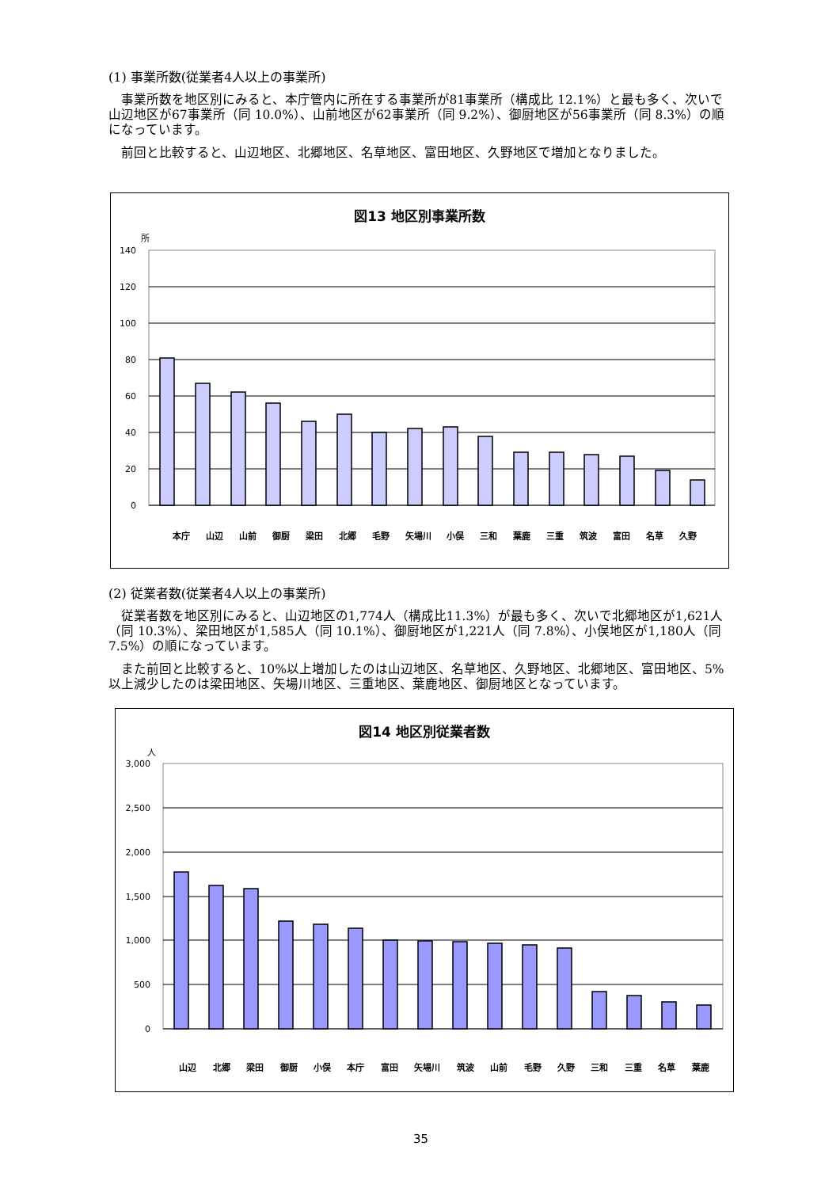(1) 事業所数(従業者4人以上の事業所)
事業所数を地区別にみると、本庁管内に所在する事業所が81事業所（構成比 12.1%）と最も多く、次いで山辺地区が67事業所（同 10.0%）、山前地区が62事業所（同 9.2%）、御厨地区が56事業所（同 8.3%）の順になっています。
前回と比較すると、山辺地区、北郷地区、名草地区、富田地区、久野地区で増加となりました。
図13 地区別事業所数
所
140
120
100
80
60
40
20
0
本庁 山辺 山前 御厨 梁田 北郷 毛野 矢場川 小俣 三和 葉鹿 三重 筑波 富田 名草 久野
(2) 従業者数(従業者4人以上の事業所)
従業者数を地区別にみると、山辺地区の1,774人（構成比11.3%）が最も多く、次いで北郷地区が1,621人（同 10.3%）、梁田地区が1,585人（同 10.1%）、御厨地区が1,221人（同 7.8%）、小俣地区が1,180人（同 7.5%）の順になっています。
また前回と比較すると、10%以上増加したのは山辺地区、名草地区、久野地区、北郷地区、富田地区、5%以上減少したのは梁田地区、矢場川地区、三重地区、葉鹿地区、御厨地区となっています。
図14 地区別従業者数
人
3,000
2,500
2,000
1,500
1,000
500
0
山辺 北郷 梁田 御厨 小俣 本庁 富田 矢場川 筑波 山前 毛野 久野 三和 三重 名草 葉鹿
35